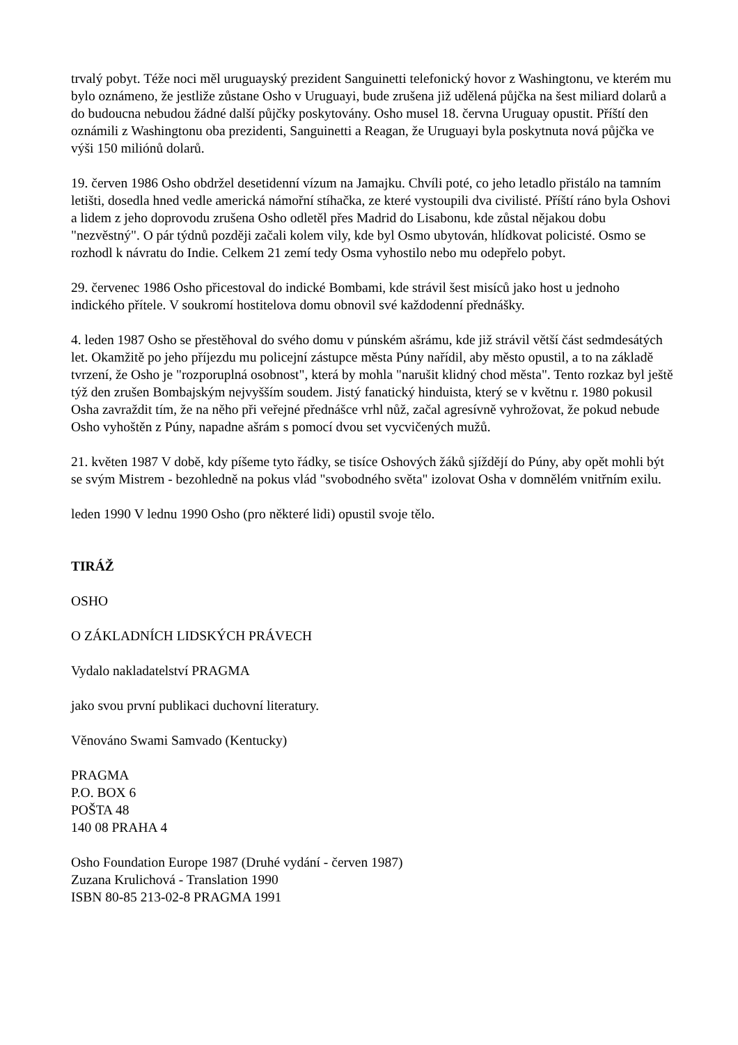trvalý pobyt. Téže noci měl uruguayský prezident Sanguinetti telefonický hovor z Washingtonu, ve kterém mu bylo oznámeno, že jestliže zůstane Osho v Uruguayi, bude zrušena již udělená půjčka na šest miliard dolarů a do budoucna nebudou žádné další půjčky poskytovány. Osho musel 18. června Uruguay opustit. Příští den oznámili z Washingtonu oba prezidenti, Sanguinetti a Reagan, že Uruguayi byla poskytnuta nová půjčka ve výši 150 miliónů dolarů.
19. červen 1986 Osho obdržel desetidenní vízum na Jamajku. Chvíli poté, co jeho letadlo přistálo na tamním letišti, dosedla hned vedle americká námořní stíhačka, ze které vystoupili dva civilisté. Příští ráno byla Oshovi a lidem z jeho doprovodu zrušena Osho odletěl přes Madrid do Lisabonu, kde zůstal nějakou dobu "nezvěstný". O pár týdnů později začali kolem vily, kde byl Osmo ubytován, hlídkovat policisté. Osmo se rozhodl k návratu do Indie. Celkem 21 zemí tedy Osma vyhostilo nebo mu odepřelo pobyt.
29. červenec 1986 Osho přicestoval do indické Bombami, kde strávil šest misíců jako host u jednoho indického přítele. V soukromí hostitelova domu obnovil své každodenní přednášky.
4. leden 1987 Osho se přestěhoval do svého domu v púnském ašrámu, kde již strávil větší část sedmdesátých let. Okamžitě po jeho příjezdu mu policejní zástupce města Púny nařídil, aby město opustil, a to na základě tvrzení, že Osho je "rozporuplná osobnost", která by mohla "narušit klidný chod města". Tento rozkaz byl ještě týž den zrušen Bombajským nejvyšším soudem. Jistý fanatický hinduista, který se v květnu r. 1980 pokusil Osha zavraždit tím, že na něho při veřejné přednášce vrhl nůž, začal agresívně vyhrožovat, že pokud nebude Osho vyhoštěn z Púny, napadne ašrám s pomocí dvou set vycvičených mužů.
21. květen 1987 V době, kdy píšeme tyto řádky, se tisíce Oshových žáků sjíždějí do Púny, aby opět mohli být se svým Mistrem - bezohledně na pokus vlád "svobodného světa" izolovat Osha v domnělém vnitřním exilu.
leden 1990 V lednu 1990 Osho (pro některé lidi) opustil svoje tělo.
TIRÁŽ
OSHO
O ZÁKLADNÍCH LIDSKÝCH PRÁVECH
Vydalo nakladatelství PRAGMA
jako svou první publikaci duchovní literatury.
Věnováno Swami Samvado (Kentucky)
PRAGMA
P.O. BOX 6
POŠTA 48
140 08 PRAHA 4
Osho Foundation Europe 1987 (Druhé vydání - červen 1987)
Zuzana Krulichová - Translation 1990
ISBN 80-85 213-02-8 PRAGMA 1991